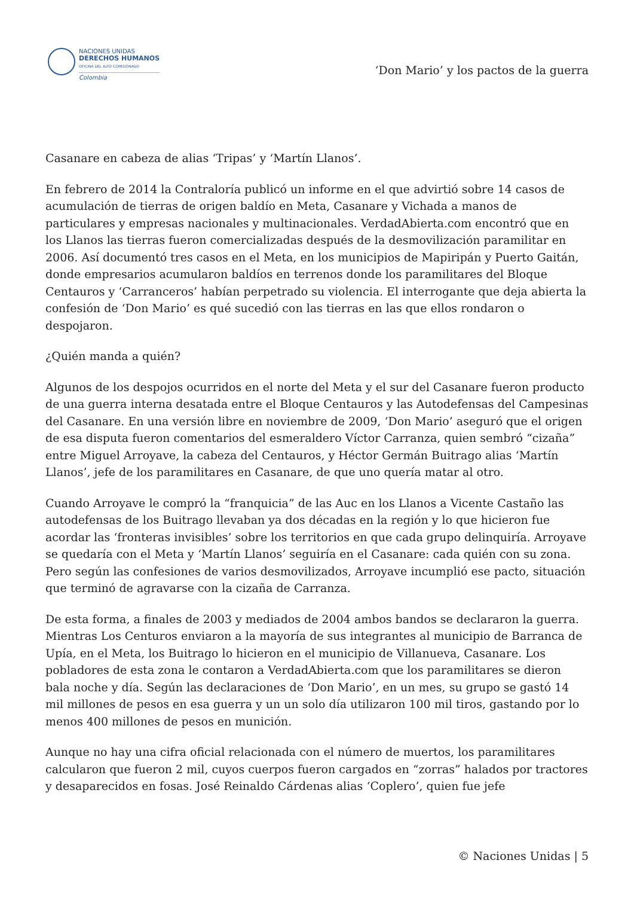NACIONES UNIDAS
DERECHOS HUMANOS
OFICINA DEL ALTO COMISIONADO
Colombia
‘Don Mario’ y los pactos de la guerra
Casanare en cabeza de alias ‘Tripas’ y ‘Martín Llanos’.
En febrero de 2014 la Contraloría publicó un informe en el que advirtió sobre 14 casos de acumulación de tierras de origen baldío en Meta, Casanare y Vichada a manos de particulares y empresas nacionales y multinacionales. VerdadAbierta.com encontró que en los Llanos las tierras fueron comercializadas después de la desmovilización paramilitar en 2006. Así documentó tres casos en el Meta, en los municipios de Mapiripán y Puerto Gaitán, donde empresarios acumularon baldíos en terrenos donde los paramilitares del Bloque Centauros y ‘Carranceros’ habían perpetrado su violencia. El interrogante que deja abierta la confesión de ‘Don Mario’ es qué sucedió con las tierras en las que ellos rondaron o despojaron.
¿Quién manda a quién?
Algunos de los despojos ocurridos en el norte del Meta y el sur del Casanare fueron producto de una guerra interna desatada entre el Bloque Centauros y las Autodefensas del Campesinas del Casanare. En una versión libre en noviembre de 2009, ‘Don Mario’ aseguró que el origen de esa disputa fueron comentarios del esmeraldero Víctor Carranza, quien sembró “cizaña” entre Miguel Arroyave, la cabeza del Centauros, y Héctor Germán Buitrago alias ‘Martín Llanos’, jefe de los paramilitares en Casanare, de que uno quería matar al otro.
Cuando Arroyave le compró la “franquicia” de las Auc en los Llanos a Vicente Castaño las autodefensas de los Buitrago llevaban ya dos décadas en la región y lo que hicieron fue acordar las ‘fronteras invisibles’ sobre los territorios en que cada grupo delinquiría. Arroyave se quedaría con el Meta y ‘Martín Llanos’ seguiría en el Casanare: cada quién con su zona. Pero según las confesiones de varios desmovilizados, Arroyave incumplió ese pacto, situación que terminó de agravarse con la cizaña de Carranza.
De esta forma, a finales de 2003 y mediados de 2004 ambos bandos se declararon la guerra. Mientras Los Centuros enviaron a la mayoría de sus integrantes al municipio de Barranca de Upía, en el Meta, los Buitrago lo hicieron en el municipio de Villanueva, Casanare. Los pobladores de esta zona le contaron a VerdadAbierta.com que los paramilitares se dieron bala noche y día. Según las declaraciones de ‘Don Mario’, en un mes, su grupo se gastó 14 mil millones de pesos en esa guerra y un un solo día utilizaron 100 mil tiros, gastando por lo menos 400 millones de pesos en munición.
Aunque no hay una cifra oficial relacionada con el número de muertos, los paramilitares calcularon que fueron 2 mil, cuyos cuerpos fueron cargados en “zorras” halados por tractores y desaparecidos en fosas. José Reinaldo Cárdenas alias ‘Coplero’, quien fue jefe
© Naciones Unidas | 5